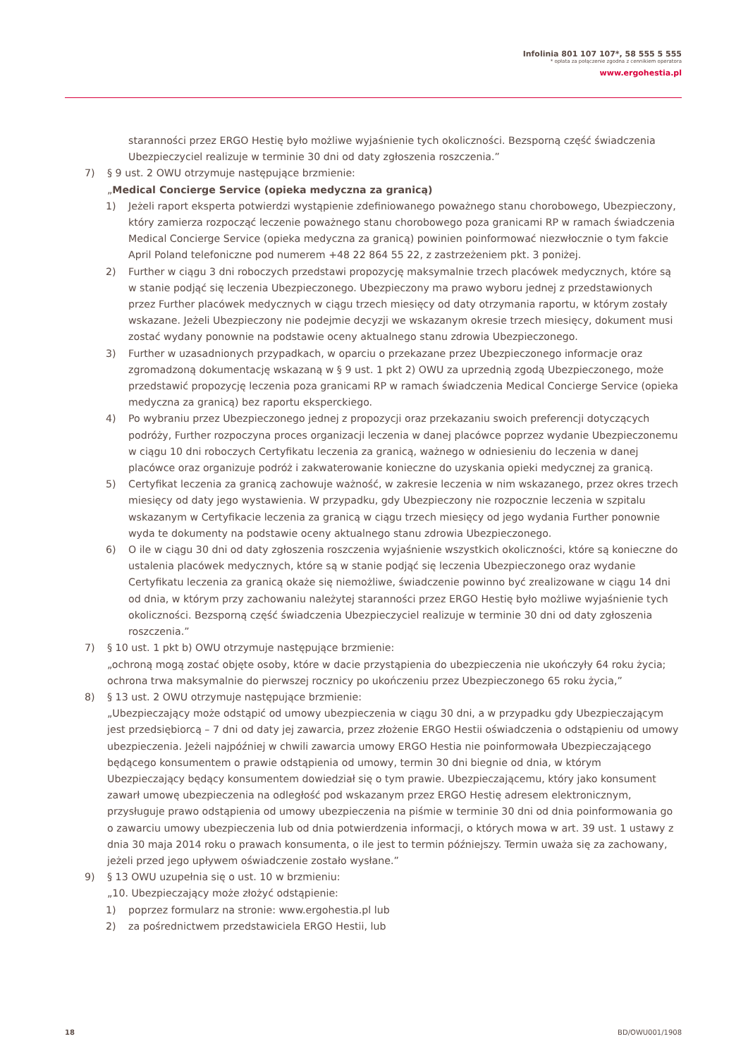Infolinia 801 107 107*, 58 555 5 555
* opłata za połączenie zgodna z cennikiem operatora
www.ergohestia.pl
staranności przez ERGO Hestię było możliwe wyjaśnienie tych okoliczności. Bezsporną część świadczenia Ubezpieczyciel realizuje w terminie 30 dni od daty zgłoszenia roszczenia.”
7) § 9 ust. 2 OWU otrzymuje następujące brzmienie:
„Medical Concierge Service (opieka medyczna za granicą)
1) Jeżeli raport eksperta potwierdzi wystąpienie zdefiniowanego poważnego stanu chorobowego, Ubezpieczony, który zamierza rozpocząć leczenie poważnego stanu chorobowego poza granicami RP w ramach świadczenia Medical Concierge Service (opieka medyczna za granicą) powinien poinformować niezwłocznie o tym fakcie April Poland telefoniczne pod numerem +48 22 864 55 22, z zastrzeżeniem pkt. 3 poniżej.
2) Further w ciągu 3 dni roboczych przedstawi propozycję maksymalnie trzech placówek medycznych, które są w stanie podjąć się leczenia Ubezpieczonego. Ubezpieczony ma prawo wyboru jednej z przedstawionych przez Further placówek medycznych w ciągu trzech miesięcy od daty otrzymania raportu, w którym zostały wskazane. Jeżeli Ubezpieczony nie podejmie decyzji we wskazanym okresie trzech miesięcy, dokument musi zostać wydany ponownie na podstawie oceny aktualnego stanu zdrowia Ubezpieczonego.
3) Further w uzasadnionych przypadkach, w oparciu o przekazane przez Ubezpieczonego informacje oraz zgromadzoną dokumentację wskazaną w § 9 ust. 1 pkt 2) OWU za uprzednią zgodą Ubezpieczonego, może przedstawić propozycję leczenia poza granicami RP w ramach świadczenia Medical Concierge Service (opieka medyczna za granicą) bez raportu eksperckiego.
4) Po wybraniu przez Ubezpieczonego jednej z propozycji oraz przekazaniu swoich preferencji dotyczących podróży, Further rozpoczyna proces organizacji leczenia w danej placówce poprzez wydanie Ubezpieczonemu w ciągu 10 dni roboczych Certyfikatu leczenia za granicą, ważnego w odniesieniu do leczenia w danej placówce oraz organizuje podróż i zakwaterowanie konieczne do uzyskania opieki medycznej za granicą.
5) Certyfikat leczenia za granicą zachowuje ważność, w zakresie leczenia w nim wskazanego, przez okres trzech miesięcy od daty jego wystawienia. W przypadku, gdy Ubezpieczony nie rozpocznie leczenia w szpitalu wskazanym w Certyfikacie leczenia za granicą w ciągu trzech miesięcy od jego wydania Further ponownie wyda te dokumenty na podstawie oceny aktualnego stanu zdrowia Ubezpieczonego.
6) O ile w ciągu 30 dni od daty zgłoszenia roszczenia wyjaśnienie wszystkich okoliczności, które są konieczne do ustalenia placówek medycznych, które są w stanie podjąć się leczenia Ubezpieczonego oraz wydanie Certyfikatu leczenia za granicą okaże się niemożliwe, świadczenie powinno być zrealizowane w ciągu 14 dni od dnia, w którym przy zachowaniu należytej staranności przez ERGO Hestię było możliwe wyjaśnienie tych okoliczności. Bezsporną część świadczenia Ubezpieczyciel realizuje w terminie 30 dni od daty zgłoszenia roszczenia.”
7) § 10 ust. 1 pkt b) OWU otrzymuje następujące brzmienie:
„ochroną mogą zostać objęte osoby, które w dacie przystąpienia do ubezpieczenia nie ukończyły 64 roku życia; ochrona trwa maksymalnie do pierwszej rocznicy po ukończeniu przez Ubezpieczonego 65 roku życia,”
8) § 13 ust. 2 OWU otrzymuje następujące brzmienie:
„Ubezpieczający może odstąpić od umowy ubezpieczenia w ciągu 30 dni, a w przypadku gdy Ubezpieczającym jest przedsiębiorcą – 7 dni od daty jej zawarcia, przez złożenie ERGO Hestii oświadczenia o odstąpieniu od umowy ubezpieczenia. Jeżeli najpóźniej w chwili zawarcia umowy ERGO Hestia nie poinformowała Ubezpieczającego będącego konsumentem o prawie odstąpienia od umowy, termin 30 dni biegnie od dnia, w którym Ubezpieczający będący konsumentem dowiedział się o tym prawie. Ubezpieczającemu, który jako konsument zawarł umowę ubezpieczenia na odległość pod wskazanym przez ERGO Hestię adresem elektronicznym, przysługuje prawo odstąpienia od umowy ubezpieczenia na piśmie w terminie 30 dni od dnia poinformowania go o zawarciu umowy ubezpieczenia lub od dnia potwierdzenia informacji, o których mowa w art. 39 ust. 1 ustawy z dnia 30 maja 2014 roku o prawach konsumenta, o ile jest to termin późniejszy. Termin uważa się za zachowany, jeżeli przed jego upływem oświadczenie zostało wysłane.”
9) § 13 OWU uzupełnia się o ust. 10 w brzmieniu:
„10. Ubezpieczający może złożyć odstąpienie:
1) poprzez formularz na stronie: www.ergohestia.pl lub
2) za pośrednictwem przedstawiciela ERGO Hestii, lub
18 BD/OWU001/1908